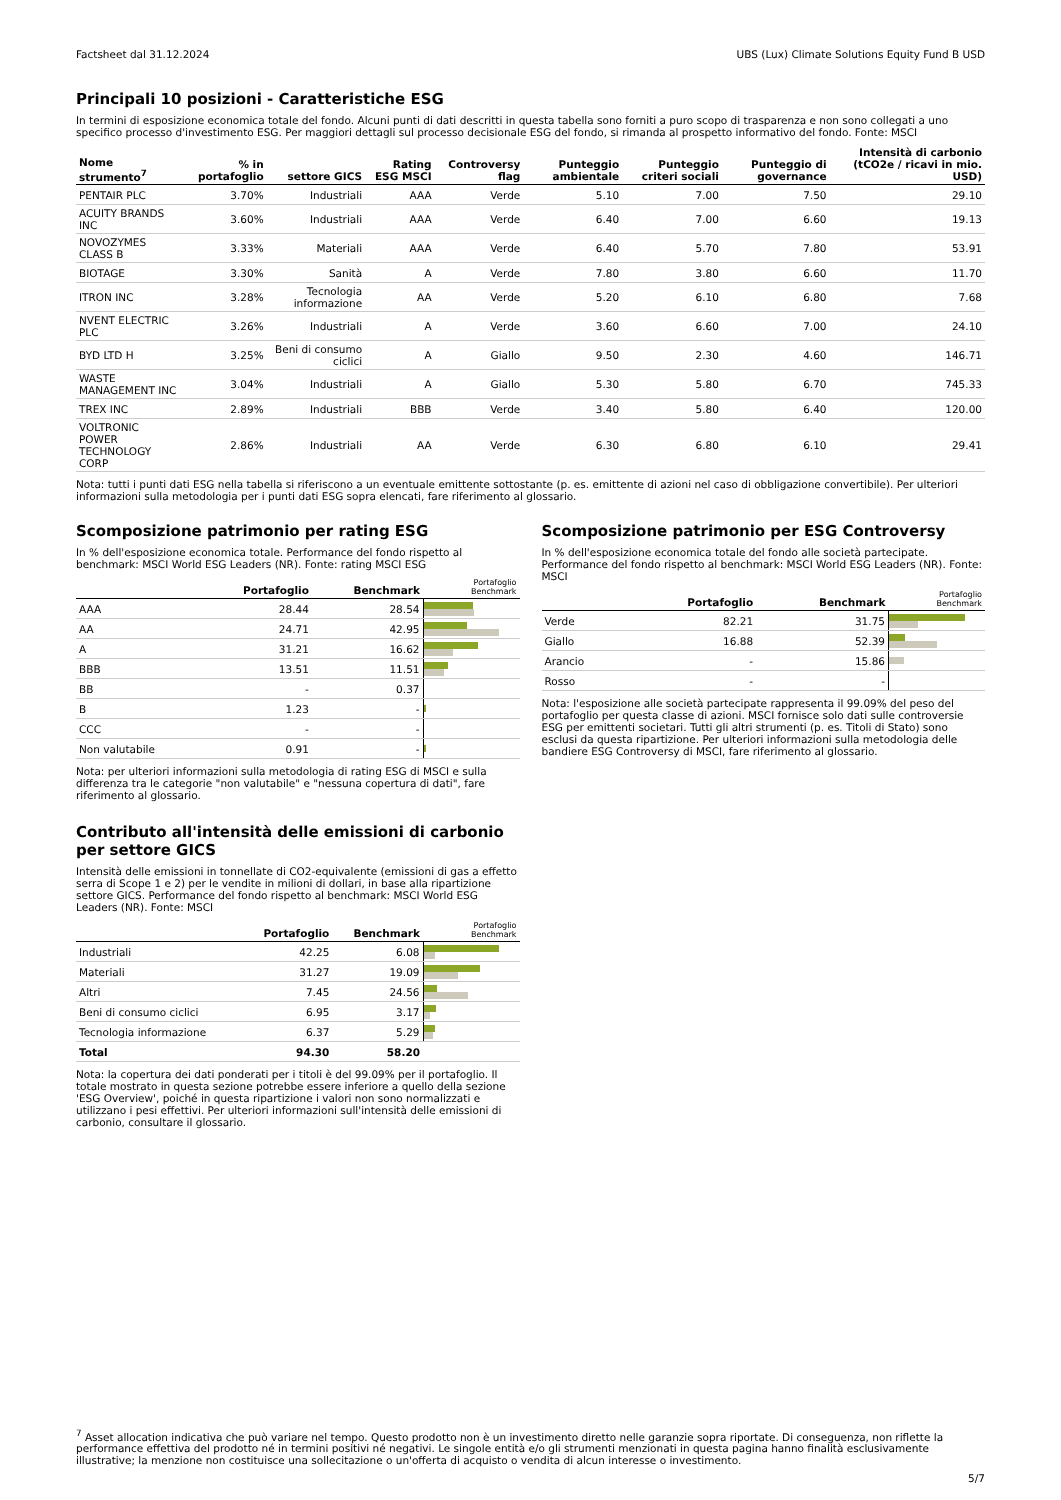Factsheet dal 31.12.2024 UBS (Lux) Climate Solutions Equity Fund B USD
Principali 10 posizioni - Caratteristiche ESG
In termini di esposizione economica totale del fondo. Alcuni punti di dati descritti in questa tabella sono forniti a puro scopo di trasparenza e non sono collegati a uno specifico processo d'investimento ESG. Per maggiori dettagli sul processo decisionale ESG del fondo, si rimanda al prospetto informativo del fondo. Fonte: MSCI
| Nome strumento<sup>7</sup> | % in portafoglio | settore GICS | Rating ESG MSCI | Controversy flag | Punteggio ambientale | Punteggio criteri sociali | Punteggio di governance | Intensità di carbonio (tCO2e / ricavi in mio. USD) |
| --- | --- | --- | --- | --- | --- | --- | --- | --- |
| PENTAIR PLC | 3.70% | Industriali | AAA | Verde | 5.10 | 7.00 | 7.50 | 29.10 |
| ACUITY BRANDS INC | 3.60% | Industriali | AAA | Verde | 6.40 | 7.00 | 6.60 | 19.13 |
| NOVOZYMES CLASS B | 3.33% | Materiali | AAA | Verde | 6.40 | 5.70 | 7.80 | 53.91 |
| BIOTAGE | 3.30% | Sanità | A | Verde | 7.80 | 3.80 | 6.60 | 11.70 |
| ITRON INC | 3.28% | Tecnologia informazione | AA | Verde | 5.20 | 6.10 | 6.80 | 7.68 |
| NVENT ELECTRIC PLC | 3.26% | Industriali | A | Verde | 3.60 | 6.60 | 7.00 | 24.10 |
| BYD LTD H | 3.25% | Beni di consumo ciclici | A | Giallo | 9.50 | 2.30 | 4.60 | 146.71 |
| WASTE MANAGEMENT INC | 3.04% | Industriali | A | Giallo | 5.30 | 5.80 | 6.70 | 745.33 |
| TREX INC | 2.89% | Industriali | BBB | Verde | 3.40 | 5.80 | 6.40 | 120.00 |
| VOLTRONIC POWER TECHNOLOGY CORP | 2.86% | Industriali | AA | Verde | 6.30 | 6.80 | 6.10 | 29.41 |
Nota: tutti i punti dati ESG nella tabella si riferiscono a un eventuale emittente sottostante (p. es. emittente di azioni nel caso di obbligazione convertibile). Per ulteriori informazioni sulla metodologia per i punti dati ESG sopra elencati, fare riferimento al glossario.
Scomposizione patrimonio per rating ESG
In % dell'esposizione economica totale. Performance del fondo rispetto al benchmark: MSCI World ESG Leaders (NR). Fonte: rating MSCI ESG
| | Portafoglio | Benchmark | Portafoglio Benchmark |
| --- | --- | --- | --- |
| AAA | 28.44 | 28.54 | |
| AA | 24.71 | 42.95 | |
| A | 31.21 | 16.62 | |
| BBB | 13.51 | 11.51 | |
| BB | - | 0.37 | |
| B | 1.23 | - | |
| CCC | - | - | |
| Non valutabile | 0.91 | - | |
Nota: per ulteriori informazioni sulla metodologia di rating ESG di MSCI e sulla differenza tra le categorie "non valutabile" e "nessuna copertura di dati", fare riferimento al glossario.
Contributo all'intensità delle emissioni di carbonio per settore GICS
Intensità delle emissioni in tonnellate di CO2-equivalente (emissioni di gas a effetto serra di Scope 1 e 2) per le vendite in milioni di dollari, in base alla ripartizione settore GICS. Performance del fondo rispetto al benchmark: MSCI World ESG Leaders (NR). Fonte: MSCI
| | Portafoglio | Benchmark | Portafoglio Benchmark |
| --- | --- | --- | --- |
| Industriali | 42.25 | 6.08 | |
| Materiali | 31.27 | 19.09 | |
| Altri | 7.45 | 24.56 | |
| Beni di consumo ciclici | 6.95 | 3.17 | |
| Tecnologia informazione | 6.37 | 5.29 | |
| Total | 94.30 | 58.20 | |
Nota: la copertura dei dati ponderati per i titoli è del 99.09% per il portafoglio. Il totale mostrato in questa sezione potrebbe essere inferiore a quello della sezione 'ESG Overview', poiché in questa ripartizione i valori non sono normalizzati e utilizzano i pesi effettivi. Per ulteriori informazioni sull'intensità delle emissioni di carbonio, consultare il glossario.
Scomposizione patrimonio per ESG Controversy
In % dell'esposizione economica totale del fondo alle società partecipate. Performance del fondo rispetto al benchmark: MSCI World ESG Leaders (NR). Fonte: MSCI
| | Portafoglio | Benchmark | Portafoglio Benchmark |
| --- | --- | --- | --- |
| Verde | 82.21 | 31.75 | |
| Giallo | 16.88 | 52.39 | |
| Arancio | - | 15.86 | |
| Rosso | - | - | |
Nota: l'esposizione alle società partecipate rappresenta il 99.09% del peso del portafoglio per questa classe di azioni. MSCI fornisce solo dati sulle controversie ESG per emittenti societari. Tutti gli altri strumenti (p. es. Titoli di Stato) sono esclusi da questa ripartizione. Per ulteriori informazioni sulla metodologia delle bandiere ESG Controversy di MSCI, fare riferimento al glossario.
<sup>7</sup> Asset allocation indicativa che può variare nel tempo. Questo prodotto non è un investimento diretto nelle garanzie sopra riportate. Di conseguenza, non riflette la performance effettiva del prodotto né in termini positivi né negativi. Le singole entità e/o gli strumenti menzionati in questa pagina hanno finalità esclusivamente illustrative; la menzione non costituisce una sollecitazione o un'offerta di acquisto o vendita di alcun interesse o investimento.
5/7